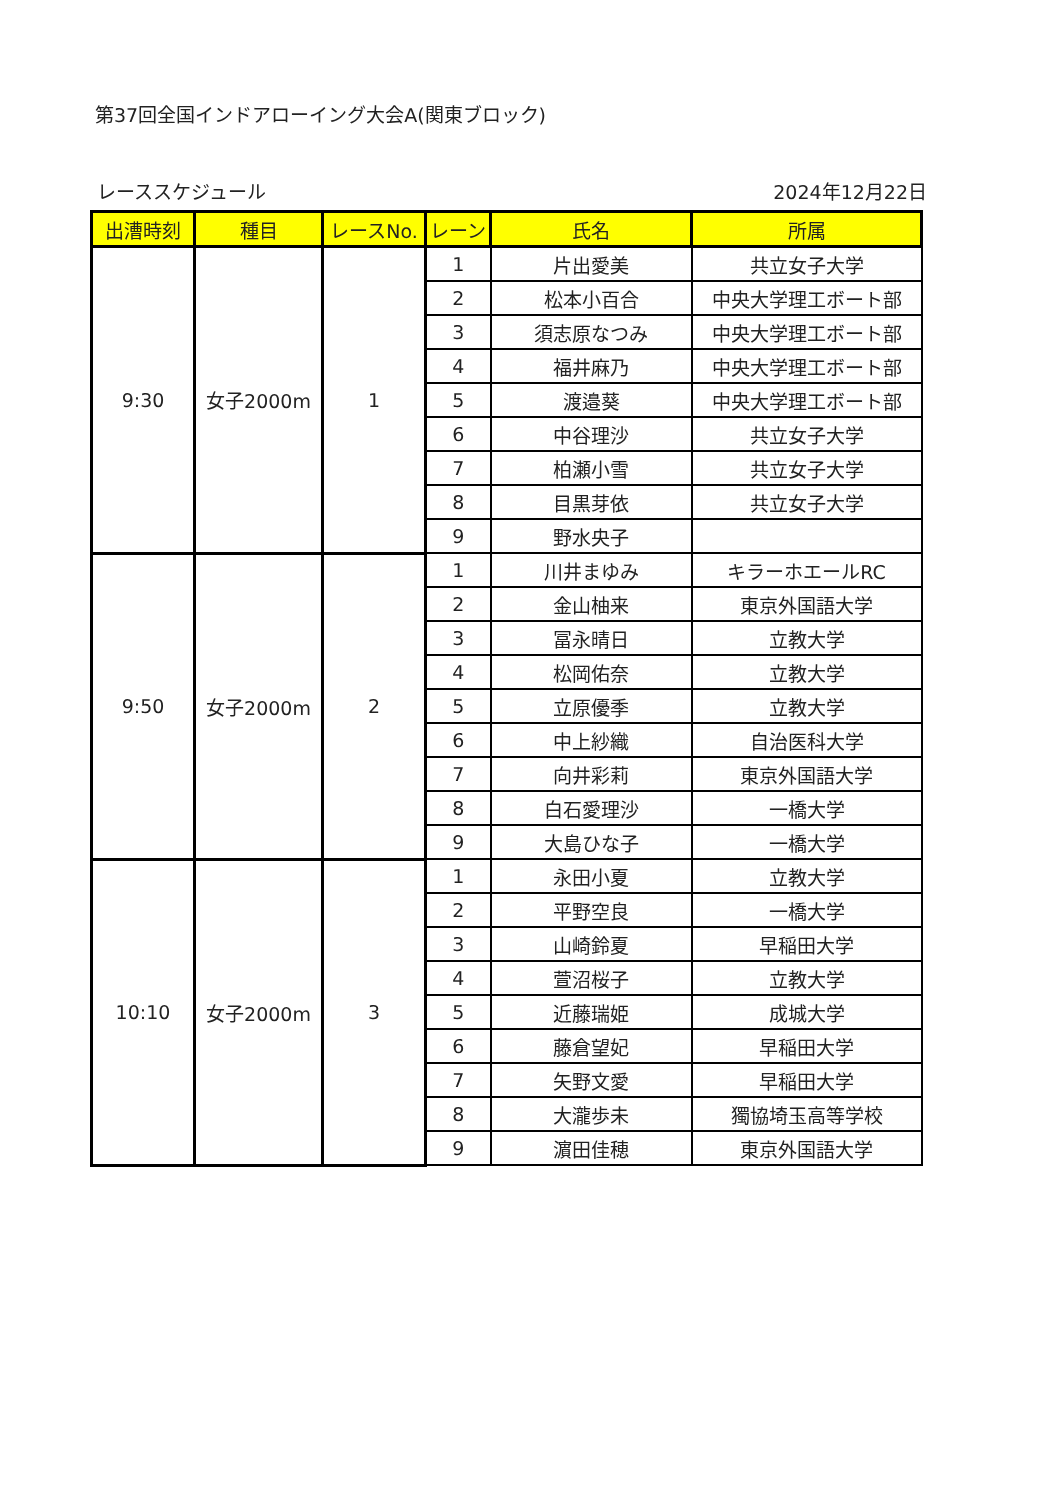第37回全国インドアローイング大会A(関東ブロック)
レーススケジュール 2024年12月22日
| 出漕時刻 | 種目 | レースNo. | レーン | 氏名 | 所属 |
| --- | --- | --- | --- | --- | --- |
| 9:30 | 女子2000m | 1 | 1 | 片出愛美 | 共立女子大学 |
| | | | 2 | 松本小百合 | 中央大学理工ボート部 |
| | | | 3 | 須志原なつみ | 中央大学理工ボート部 |
| | | | 4 | 福井麻乃 | 中央大学理工ボート部 |
| | | | 5 | 渡邉葵 | 中央大学理工ボート部 |
| | | | 6 | 中谷理沙 | 共立女子大学 |
| | | | 7 | 柏瀬小雪 | 共立女子大学 |
| | | | 8 | 目黒芽依 | 共立女子大学 |
| | | | 9 | 野水央子 | |
| 9:50 | 女子2000m | 2 | 1 | 川井まゆみ | キラーホエールRC |
| | | | 2 | 金山柚来 | 東京外国語大学 |
| | | | 3 | 冨永晴日 | 立教大学 |
| | | | 4 | 松岡佑奈 | 立教大学 |
| | | | 5 | 立原優季 | 立教大学 |
| | | | 6 | 中上紗織 | 自治医科大学 |
| | | | 7 | 向井彩莉 | 東京外国語大学 |
| | | | 8 | 白石愛理沙 | 一橋大学 |
| | | | 9 | 大島ひな子 | 一橋大学 |
| 10:10 | 女子2000m | 3 | 1 | 永田小夏 | 立教大学 |
| | | | 2 | 平野空良 | 一橋大学 |
| | | | 3 | 山崎鈴夏 | 早稲田大学 |
| | | | 4 | 萱沼桜子 | 立教大学 |
| | | | 5 | 近藤瑞姫 | 成城大学 |
| | | | 6 | 藤倉望妃 | 早稲田大学 |
| | | | 7 | 矢野文愛 | 早稲田大学 |
| | | | 8 | 大瀧歩未 | 獨協埼玉高等学校 |
| | | | 9 | 濵田佳穂 | 東京外国語大学 |